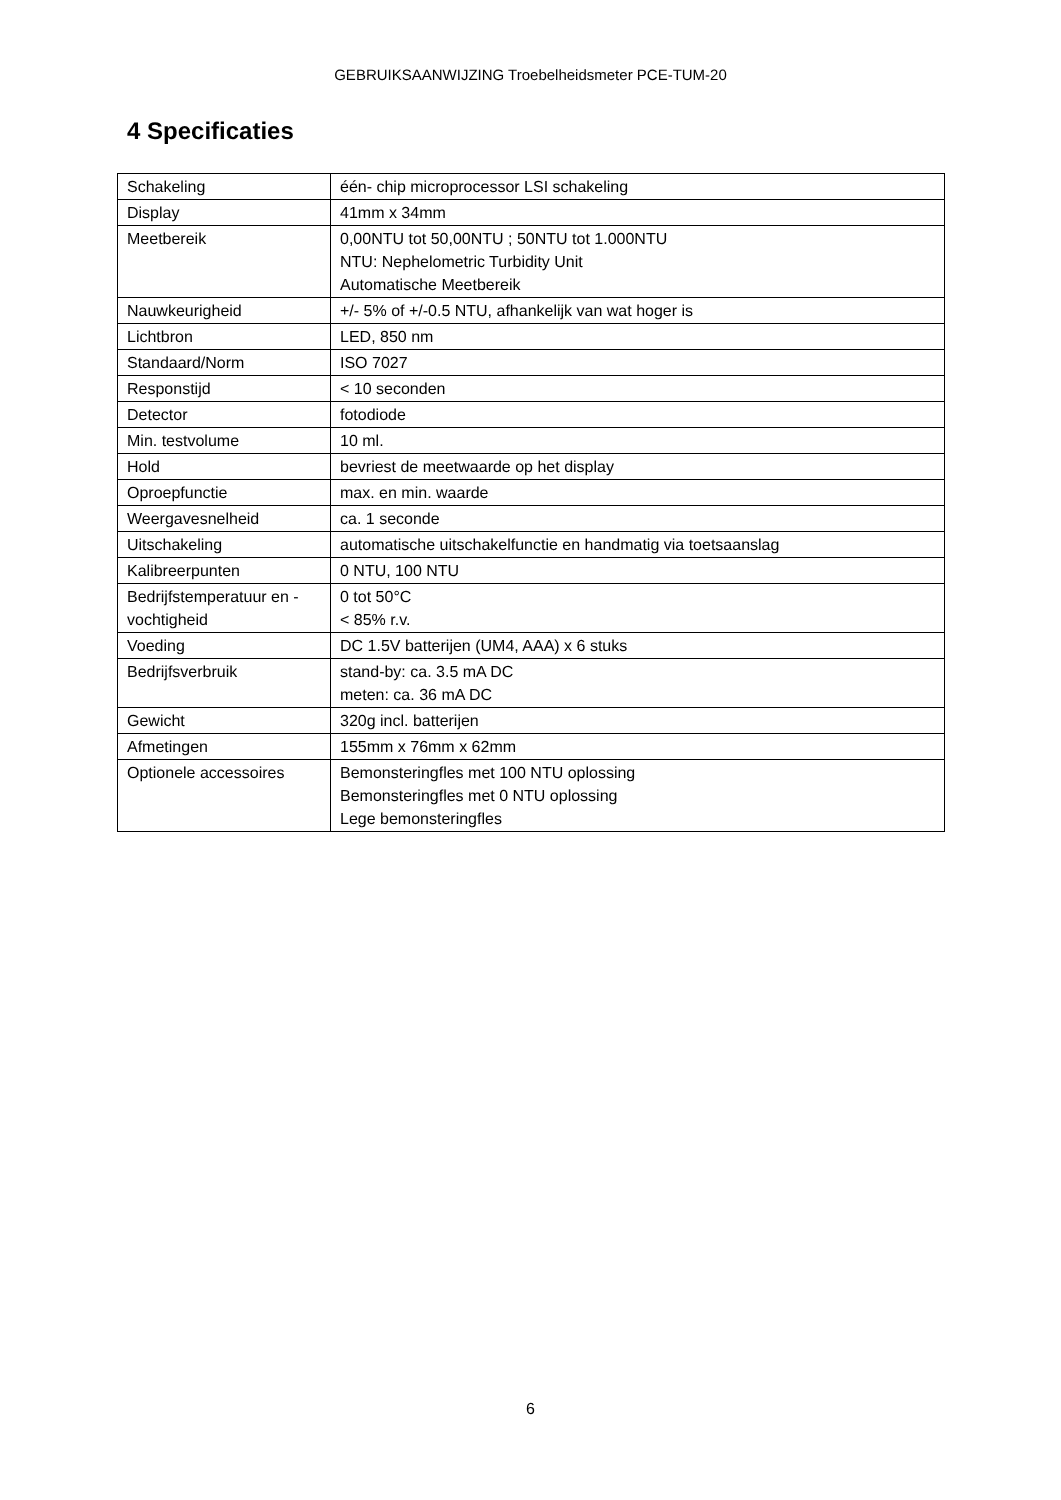GEBRUIKSAANWIJZING Troebelheidsmeter PCE-TUM-20
4 Specificaties
| Schakeling | één- chip microprocessor LSI schakeling |
| Display | 41mm x 34mm |
| Meetbereik | 0,00NTU tot 50,00NTU ; 50NTU tot 1.000NTU NTU: Nephelometric Turbidity Unit Automatische Meetbereik |
| Nauwkeurigheid | +/- 5% of +/-0.5 NTU, afhankelijk van wat hoger is |
| Lichtbron | LED, 850 nm |
| Standaard/Norm | ISO 7027 |
| Responstijd | < 10 seconden |
| Detector | fotodiode |
| Min. testvolume | 10 ml. |
| Hold | bevriest de meetwaarde op het display |
| Oproepfunctie | max. en min. waarde |
| Weergavesnelheid | ca. 1 seconde |
| Uitschakeling | automatische uitschakelfunctie en handmatig via toetsaanslag |
| Kalibreerpunten | 0 NTU, 100 NTU |
| Bedrijfstemperatuur en -vochtigheid | 0 tot 50°C < 85% r.v. |
| Voeding | DC 1.5V batterijen (UM4, AAA) x 6 stuks |
| Bedrijfsverbruik | stand-by: ca. 3.5 mA DC meten: ca. 36 mA DC |
| Gewicht | 320g incl. batterijen |
| Afmetingen | 155mm x 76mm x 62mm |
| Optionele accessoires | Bemonsteringfles met 100 NTU oplossing Bemonsteringfles met 0 NTU oplossing Lege bemonsteringfles |
6